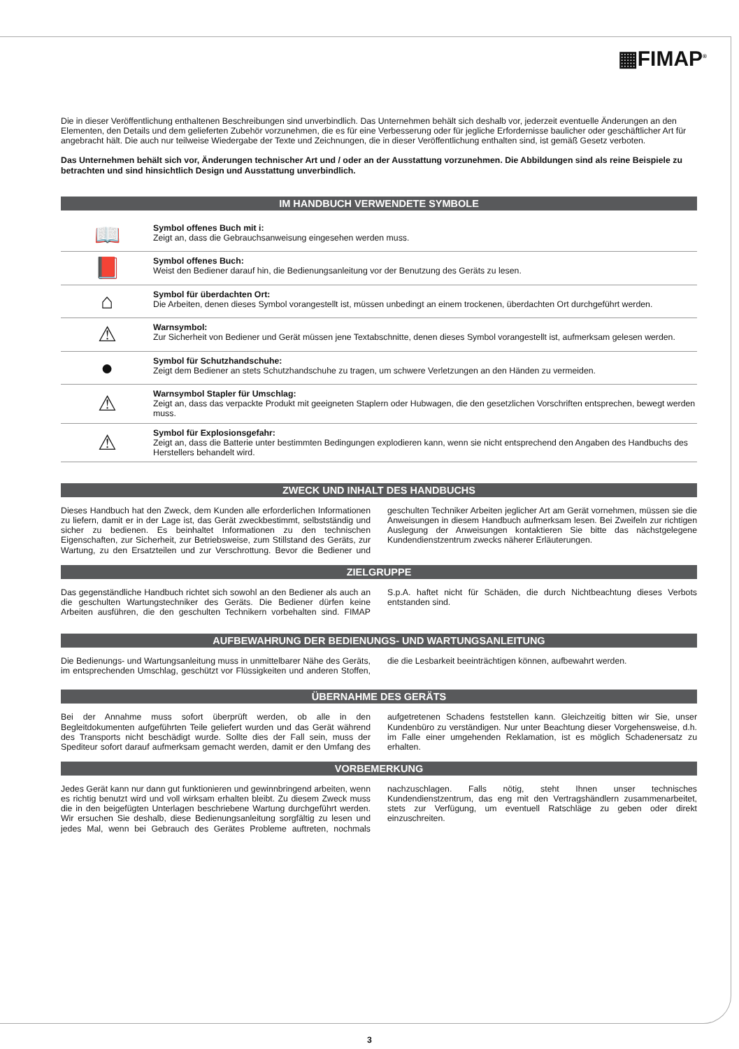▦FIMAP<sup>®</sup>
Die in dieser Veröffentlichung enthaltenen Beschreibungen sind unverbindlich. Das Unternehmen behält sich deshalb vor, jederzeit eventuelle Änderungen an den Elementen, den Details und dem gelieferten Zubehör vorzunehmen, die es für eine Verbesserung oder für jegliche Erfordernisse baulicher oder geschäftlicher Art für angebracht hält. Die auch nur teilweise Wiedergabe der Texte und Zeichnungen, die in dieser Veröffentlichung enthalten sind, ist gemäß Gesetz verboten.
Das Unternehmen behält sich vor, Änderungen technischer Art und / oder an der Ausstattung vorzunehmen. Die Abbildungen sind als reine Beispiele zu betrachten und sind hinsichtlich Design und Ausstattung unverbindlich.
IM HANDBUCH VERWENDETE SYMBOLE
| 📖 | Symbol offenes Buch mit i: Zeigt an, dass die Gebrauchsanweisung eingesehen werden muss. |
| 📕 | Symbol offenes Buch: Weist den Bediener darauf hin, die Bedienungsanleitung vor der Benutzung des Geräts zu lesen. |
| ⌂ | Symbol für überdachten Ort: Die Arbeiten, denen dieses Symbol vorangestellt ist, müssen unbedingt an einem trockenen, überdachten Ort durchgeführt werden. |
| ⚠ | Warnsymbol: Zur Sicherheit von Bediener und Gerät müssen jene Textabschnitte, denen dieses Symbol vorangestellt ist, aufmerksam gelesen werden. |
| ● | Symbol für Schutzhandschuhe: Zeigt dem Bediener an stets Schutzhandschuhe zu tragen, um schwere Verletzungen an den Händen zu vermeiden. |
| ⚠ | Warnsymbol Stapler für Umschlag: Zeigt an, dass das verpackte Produkt mit geeigneten Staplern oder Hubwagen, die den gesetzlichen Vorschriften entsprechen, bewegt werden muss. |
| ⚠ | Symbol für Explosionsgefahr: Zeigt an, dass die Batterie unter bestimmten Bedingungen explodieren kann, wenn sie nicht entsprechend den Angaben des Handbuchs des Herstellers behandelt wird. |
ZWECK UND INHALT DES HANDBUCHS
Dieses Handbuch hat den Zweck, dem Kunden alle erforderlichen Informationen zu liefern, damit er in der Lage ist, das Gerät zweckbestimmt, selbstständig und sicher zu bedienen. Es beinhaltet Informationen zu den technischen Eigenschaften, zur Sicherheit, zur Betriebsweise, zum Stillstand des Geräts, zur Wartung, zu den Ersatzteilen und zur Verschrottung. Bevor die Bediener und geschulten Techniker Arbeiten jeglicher Art am Gerät vornehmen, müssen sie die Anweisungen in diesem Handbuch aufmerksam lesen. Bei Zweifeln zur richtigen Auslegung der Anweisungen kontaktieren Sie bitte das nächstgelegene Kundendienstzentrum zwecks näherer Erläuterungen.
ZIELGRUPPE
Das gegenständliche Handbuch richtet sich sowohl an den Bediener als auch an die geschulten Wartungstechniker des Geräts. Die Bediener dürfen keine Arbeiten ausführen, die den geschulten Technikern vorbehalten sind. FIMAP S.p.A. haftet nicht für Schäden, die durch Nichtbeachtung dieses Verbots entstanden sind.
AUFBEWAHRUNG DER BEDIENUNGS- UND WARTUNGSANLEITUNG
Die Bedienungs- und Wartungsanleitung muss in unmittelbarer Nähe des Geräts, im entsprechenden Umschlag, geschützt vor Flüssigkeiten und anderen Stoffen, die die Lesbarkeit beeinträchtigen können, aufbewahrt werden.
ÜBERNAHME DES GERÄTS
Bei der Annahme muss sofort überprüft werden, ob alle in den Begleitdokumenten aufgeführten Teile geliefert wurden und das Gerät während des Transports nicht beschädigt wurde. Sollte dies der Fall sein, muss der Spediteur sofort darauf aufmerksam gemacht werden, damit er den Umfang des aufgetretenen Schadens feststellen kann. Gleichzeitig bitten wir Sie, unser Kundenbüro zu verständigen. Nur unter Beachtung dieser Vorgehensweise, d.h. im Falle einer umgehenden Reklamation, ist es möglich Schadenersatz zu erhalten.
VORBEMERKUNG
Jedes Gerät kann nur dann gut funktionieren und gewinnbringend arbeiten, wenn es richtig benutzt wird und voll wirksam erhalten bleibt. Zu diesem Zweck muss die in den beigefügten Unterlagen beschriebene Wartung durchgeführt werden. Wir ersuchen Sie deshalb, diese Bedienungsanleitung sorgfältig zu lesen und jedes Mal, wenn bei Gebrauch des Gerätes Probleme auftreten, nochmals nachzuschlagen. Falls nötig, steht Ihnen unser technisches Kundendienstzentrum, das eng mit den Vertragshändlern zusammenarbeitet, stets zur Verfügung, um eventuell Ratschläge zu geben oder direkt einzuschreiten.
3